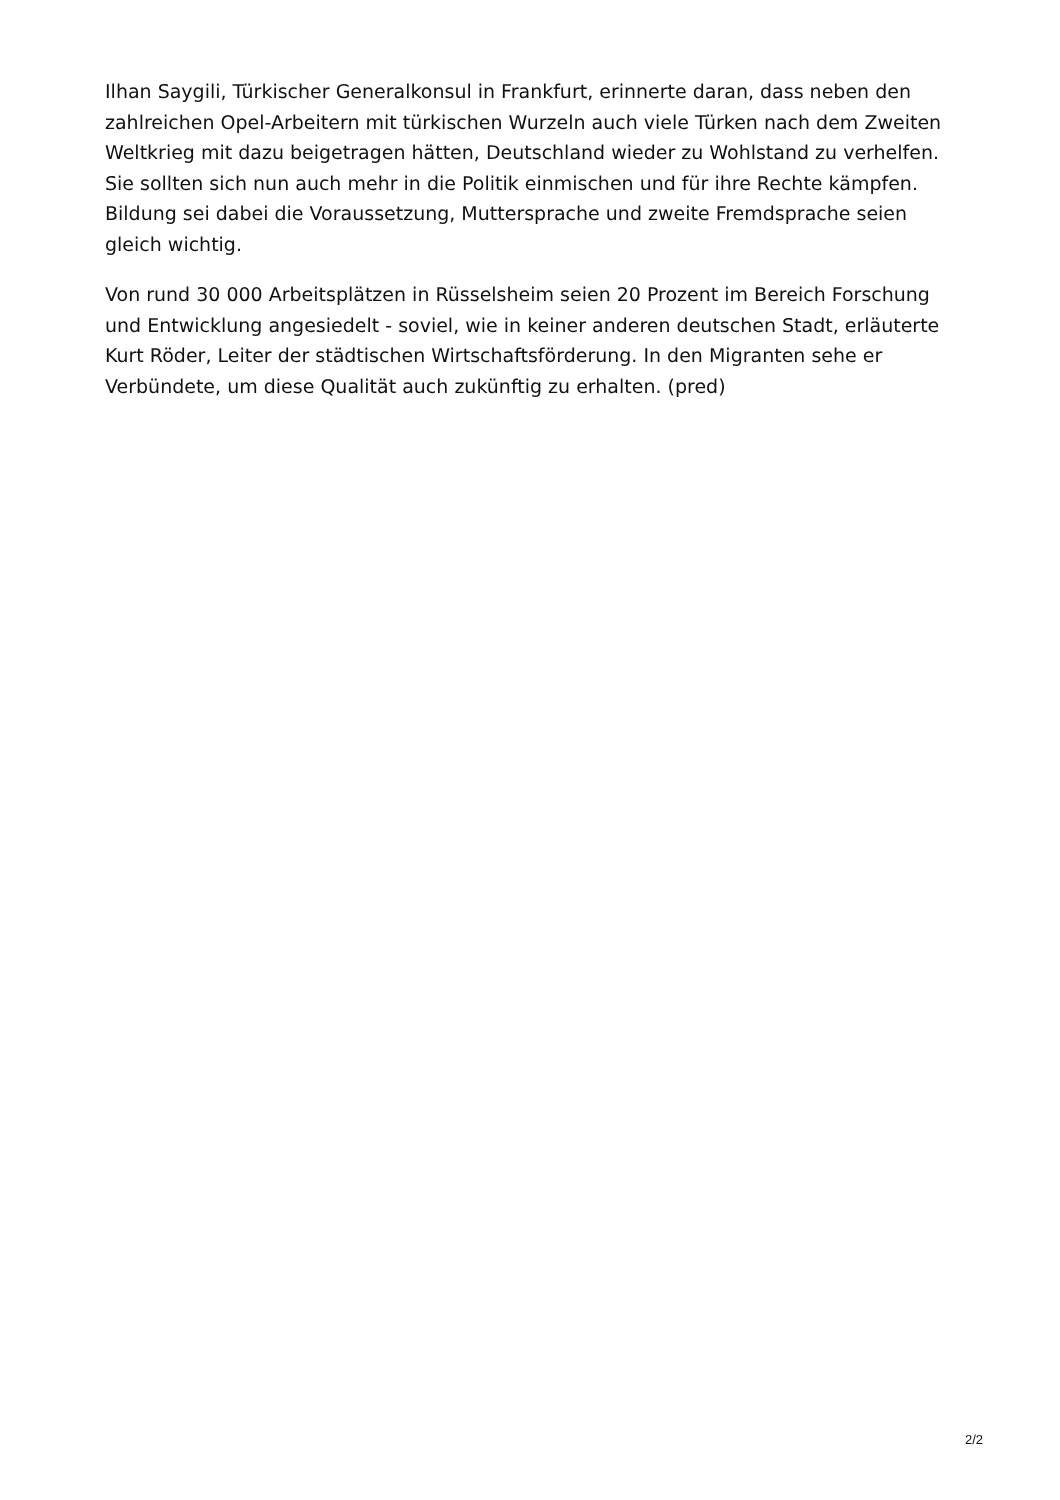Ilhan Saygili, Türkischer Generalkonsul in Frankfurt, erinnerte daran, dass neben den zahlreichen Opel-Arbeitern mit türkischen Wurzeln auch viele Türken nach dem Zweiten Weltkrieg mit dazu beigetragen hätten, Deutschland wieder zu Wohlstand zu verhelfen. Sie sollten sich nun auch mehr in die Politik einmischen und für ihre Rechte kämpfen. Bildung sei dabei die Voraussetzung, Muttersprache und zweite Fremdsprache seien gleich wichtig.
Von rund 30 000 Arbeitsplätzen in Rüsselsheim seien 20 Prozent im Bereich Forschung und Entwicklung angesiedelt - soviel, wie in keiner anderen deutschen Stadt, erläuterte Kurt Röder, Leiter der städtischen Wirtschaftsförderung. In den Migranten sehe er Verbündete, um diese Qualität auch zukünftig zu erhalten. (pred)
2/2